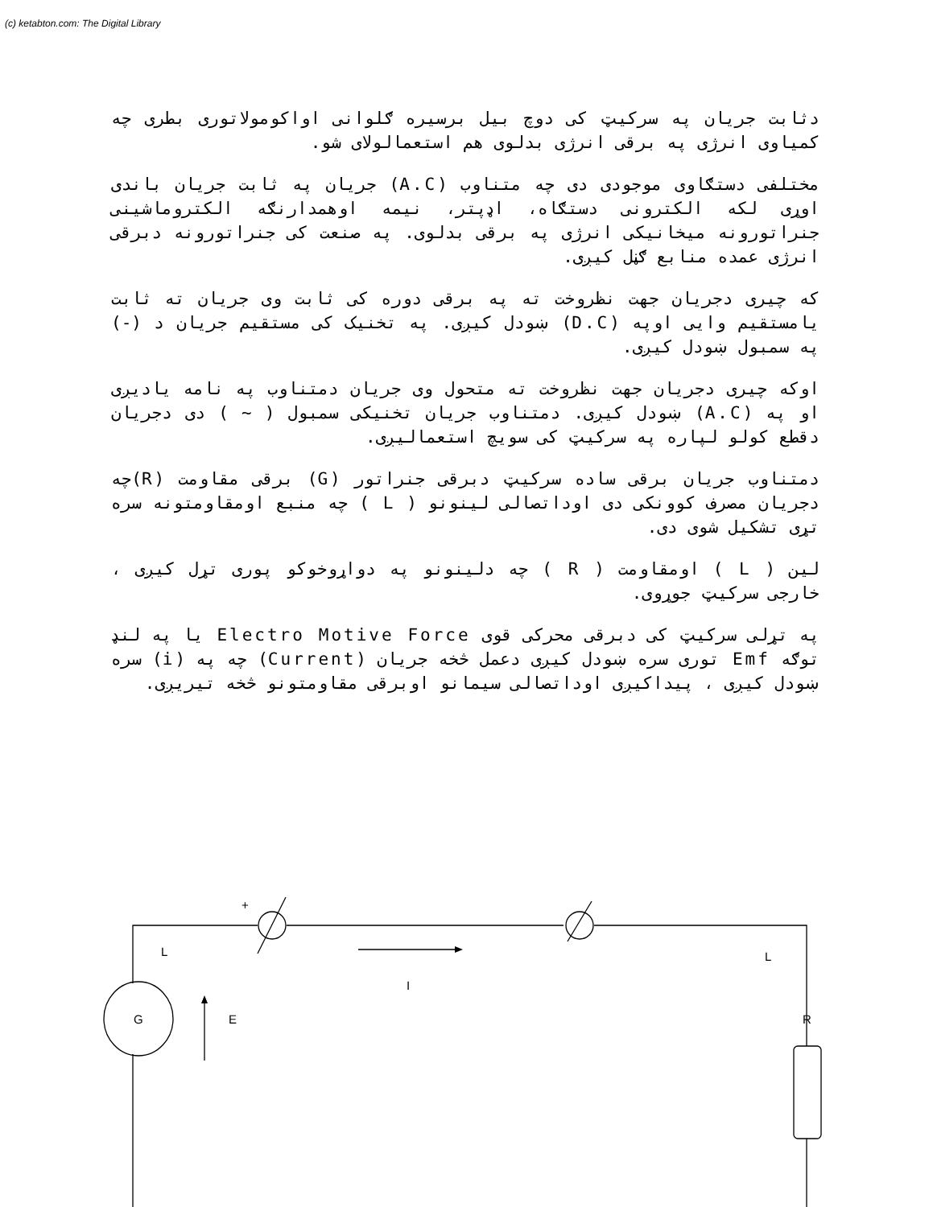(c) ketabton.com: The Digital Library
دثابت جریان په سرکیټ کی دوچ بیل برسیره ګلوانی اواکوموﻻتوری بطری چه کمیاوی انرژی په برقی انرژی بدلوی هم استعمالولای شو.
مختلفی دستګاوی موجودی دی چه متناوب (A.C) جریان په ثابت جریان باندی اوړی لکه الکترونی دستګاه، اډپتر، نیمه اوهمدارنګه الکتروماشینی جنراتورونه میخانیکی انرژی په برقی بدلوی. په صنعت کی جنراتورونه دبرقی انرژی عمده منابع ګڼل کیږی.
که چیری دجریان جهت نظروخت ته په برقی دوره کی ثابت وی جریان ته ثابت یامستقیم وایی اوپه (D.C) ښودل کیږی. په تخنیک کی مستقیم جریان د (-) په سمبول ښودل کیږی.
اوکه چیری دجریان جهت نظروخت ته متحول وی جریان دمتناوب په نامه یادیږی او په (A.C) ښودل کیږی. دمتناوب جریان تخنیکی سمبول ( ~ ) دی دجریان دقطع کولو لپاره په سرکیټ کی سویچ استعمالیږی.
دمتناوب جریان برقی ساده سرکیټ دبرقی جنراتور (G) برقی مقاومت (R)چه دجریان مصرف کوونکی دی اوداتصالی لینونو ( L ) چه منبع اومقاومتونه سره تړی تشکیل شوی دی.
لین ( L ) اومقاومت ( R ) چه دلینونو په دواړوخوکو پوری تړل کیږی ، خارجی سرکیټ جوړوی.
په تړلی سرکیټ کی دبرقی محرکی قوی Electro Motive Force یا په لنډ توګه Emf توری سره ښودل کیږی دعمل څخه جریان (Current) چه په (i) سره ښودل کیږی ، پیداکیږی اوداتصالی سیمانو اوبرقی مقاومتونو څخه تیریږی.
+
L
L
I
G
E
R